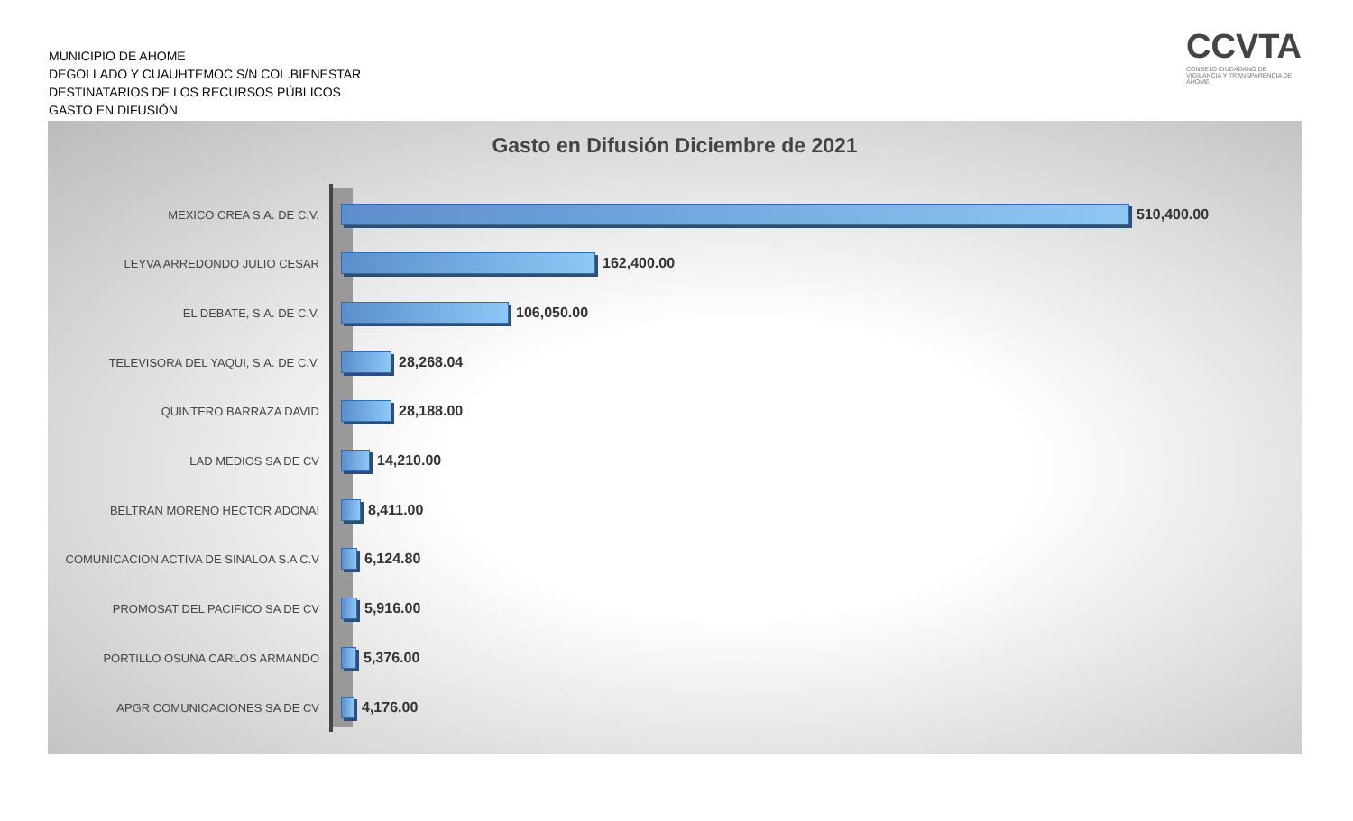MUNICIPIO DE AHOME
DEGOLLADO Y CUAUHTEMOC S/N COL.BIENESTAR
DESTINATARIOS DE LOS RECURSOS PÚBLICOS
GASTO EN DIFUSIÓN
CCVTA
CONSEJO CIUDADANO DE VIGILANCIA Y TRANSPARENCIA DE AHOME
Gasto en Difusión Diciembre de 2021
MEXICO CREA S.A. DE C.V.
510,400.00
LEYVA ARREDONDO JULIO CESAR
162,400.00
EL DEBATE, S.A. DE C.V.
106,050.00
TELEVISORA DEL YAQUI, S.A. DE C.V.
28,268.04
QUINTERO BARRAZA DAVID
28,188.00
LAD MEDIOS SA DE CV
14,210.00
BELTRAN MORENO HECTOR ADONAI
8,411.00
COMUNICACION ACTIVA DE SINALOA S.A C.V
6,124.80
PROMOSAT DEL PACIFICO SA DE CV
5,916.00
PORTILLO OSUNA CARLOS ARMANDO
5,376.00
APGR COMUNICACIONES SA DE CV
4,176.00